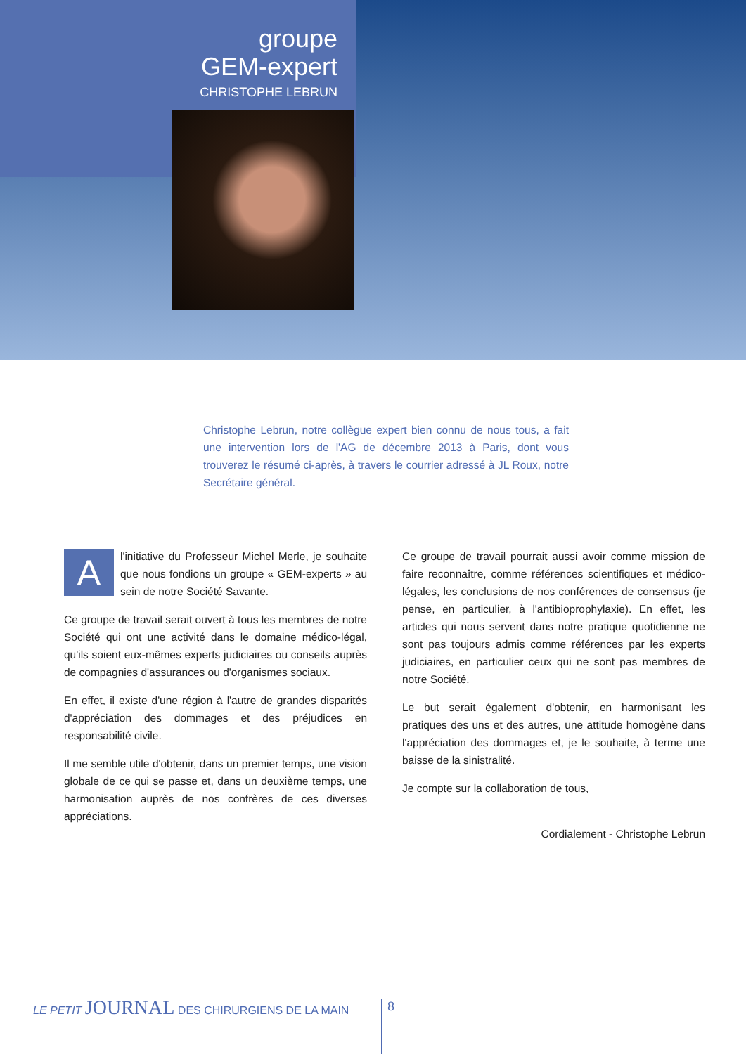groupe
GEM-expert
CHRISTOPHE LEBRUN
Christophe Lebrun, notre collègue expert bien connu de nous tous, a fait une intervention lors de l'AG de décembre 2013 à Paris, dont vous trouverez le résumé ci-après, à travers le courrier adressé à JL Roux, notre Secrétaire général.
A l'initiative du Professeur Michel Merle, je souhaite que nous fondions un groupe « GEM-experts » au sein de notre Société Savante.
Ce groupe de travail serait ouvert à tous les membres de notre Société qui ont une activité dans le domaine médico-légal, qu'ils soient eux-mêmes experts judiciaires ou conseils auprès de compagnies d'assurances ou d'organismes sociaux.
En effet, il existe d'une région à l'autre de grandes disparités d'appréciation des dommages et des préjudices en responsabilité civile.
Il me semble utile d'obtenir, dans un premier temps, une vision globale de ce qui se passe et, dans un deuxième temps, une harmonisation auprès de nos confrères de ces diverses appréciations.
Ce groupe de travail pourrait aussi avoir comme mission de faire reconnaître, comme références scientifiques et médico-légales, les conclusions de nos conférences de consensus (je pense, en particulier, à l'antibioprophylaxie). En effet, les articles qui nous servent dans notre pratique quotidienne ne sont pas toujours admis comme références par les experts judiciaires, en particulier ceux qui ne sont pas membres de notre Société.
Le but serait également d'obtenir, en harmonisant les pratiques des uns et des autres, une attitude homogène dans l'appréciation des dommages et, je le souhaite, à terme une baisse de la sinistralité.
Je compte sur la collaboration de tous,
Cordialement - Christophe Lebrun
LE PETIT JOURNAL DES CHIRURGIENS DE LA MAIN
8